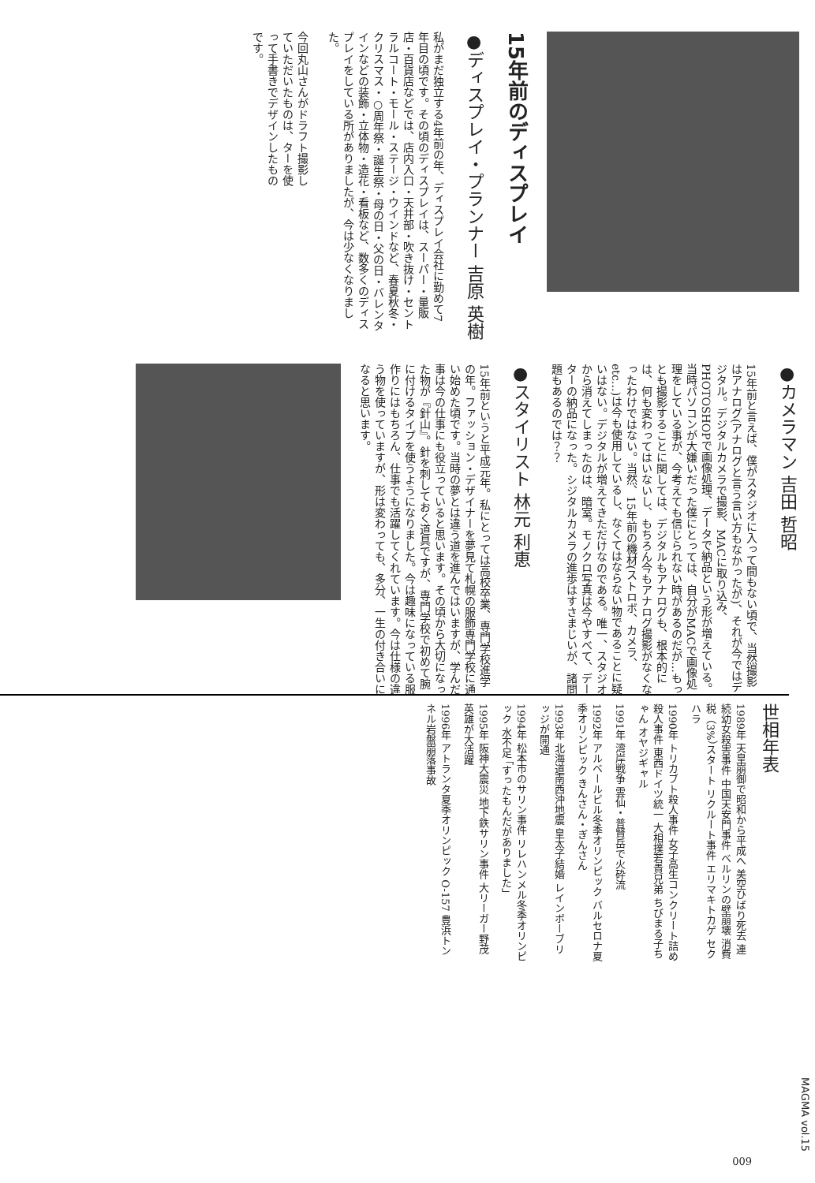15年前のディスプレイ
●ディスプレイ・プランナー 吉原 英樹
私がまだ独立する4年前の年、ディスプレイ会社に勤めて7年目の頃です。その頃のディスプレイは、スーパー・量販店・百貨店などでは、店内入口・天井部・吹き抜け・セントラルコート・モール・ステージ・ウインドなど、春夏秋冬・クリスマス・○周年祭・誕生祭・母の日・父の日・バレンタインなどの装飾・立体物・造花・看板など、数多くのディスプレイをしている所がありましたが、今は少なくなりました。
今回丸山さんがドラフト撮影していただいたものは、ターを使って手書きでデザインしたものです。
●カメラマン 吉田 哲昭
15年前と言えば、僕がスタジオに入って間もない頃で、当然撮影はアナログ(アナログと言う言い方もなかったが)、それが今ではデジタル。デジタルカメラで撮影、MACに取り込み、PHOTOSHOPで画像処理、データで納品という形が増えている。当時パソコンが大嫌いだった僕にとっては、自分がMACで画像処理をしている事が、今考えても信じられない時があるのだが…もっとも撮影することに関しては、デジタルもアナログも、根本的には、何も変わってはいないし、もちろん今もアナログ撮影がなくなったわけではない。当然、15年前の機材(ストロボ、カメラ、etc…)は今も使用しているし、なくてはならない物であることに疑いはない。デジタルが増えてきただけなのである。唯一、スタジオから消えてしまったのは、暗室。モノクロ写真は今やすべて、データーの納品になった。シジタルカメラの進歩はすさまじいが、諸問題もあるのでは？？
●スタイリスト 林元 利恵
15年前というと平成元年。私にとっては高校卒業、専門学校進学の年。ファッション・デザイナーを夢見て札幌の服飾専門学校に通い始めた頃です。当時の夢とは違う道を進んではいますが、学んだ事は今の仕事にも役立っていると思います。その頃から大切になった物が『針山』。針を刺しておく道具ですが、専門学校で初めて腕に付けるタイプを使うようになりました。今は趣味になっている服作りにはもちろん、仕事でも活躍してくれています。今は仕様の違う物を使っていますが、形は変わっても、多分、一生の付き合いになると思います。
世相年表
1989年 天皇崩御で昭和から平成へ 美空ひばり死去 連続幼女殺害事件 中国天安門事件 ベルリンの壁崩壊 消費税（3%）スタート リクルート事件 エリマキトカゲ セクハラ
1990年 トリカブト殺人事件 女子高生コンクリート詰め殺人事件 東西ドイツ統一 大相撲若貴兄弟 ちびまる子ちゃん オヤジギャル
1991年 湾岸戦争 雲仙・普賢岳で火砕流
1992年 アルベールビル冬季オリンピック バルセロナ夏季オリンピック きんさん・ぎんさん
1993年 北海道南西沖地震 皇太子結婚 レインボーブリッジが開通
1994年 松本市のサリン事件 リレハンメル冬季オリンピック 水不足 「すったもんだがありました」
1995年 阪神大震災 地下鉄サリン事件 大リーガー野茂英雄が大活躍
1996年 アトランタ夏季オリンピック O-157 豊浜トンネル岩盤崩落事故
MAGMA vol.15
009